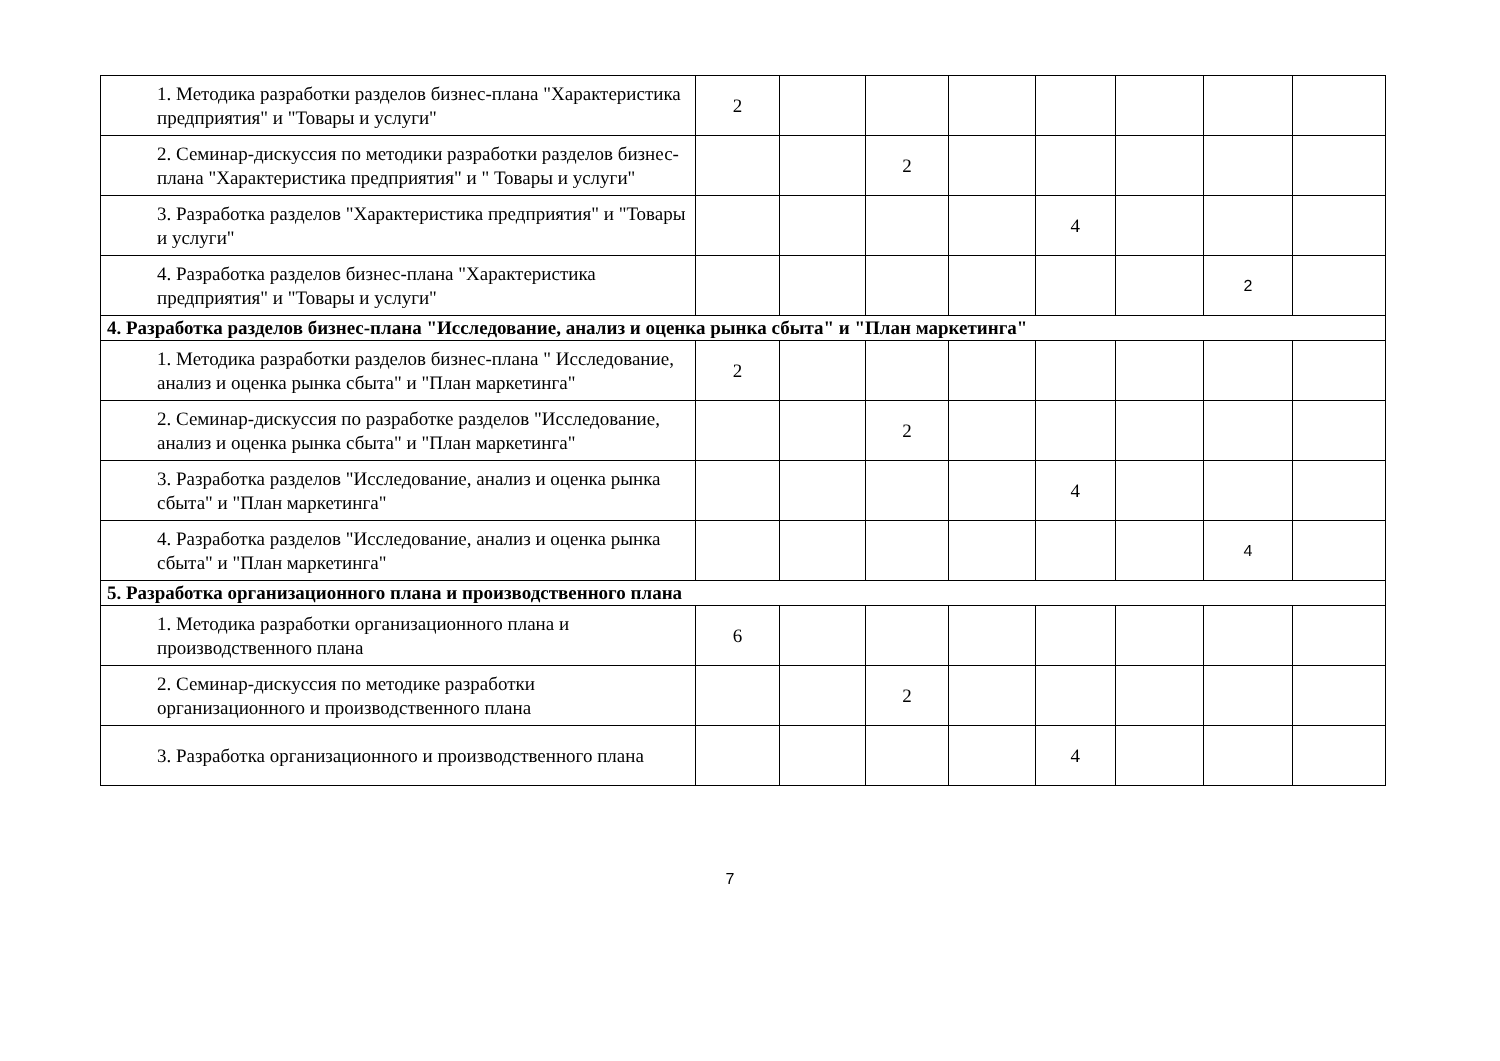| 1. Методика разработки разделов бизнес-плана "Характеристика предприятия" и "Товары и услуги" | 2 | | | | | | | |
| 2. Семинар-дискуссия по методики разработки разделов бизнес-плана "Характеристика предприятия" и " Товары и услуги" | | | 2 | | | | | |
| 3. Разработка разделов "Характеристика предприятия" и "Товары и услуги" | | | | | 4 | | | |
| 4. Разработка разделов бизнес-плана "Характеристика предприятия" и "Товары и услуги" | | | | | | | 2 | |
| 4. Разработка разделов бизнес-плана "Исследование, анализ и оценка рынка сбыта" и "План маркетинга" | | | | | | | | |
| 1. Методика разработки разделов бизнес-плана " Исследование, анализ и оценка рынка сбыта" и "План маркетинга" | 2 | | | | | | | |
| 2. Семинар-дискуссия по разработке разделов "Исследование, анализ и оценка рынка сбыта" и "План маркетинга" | | | 2 | | | | | |
| 3. Разработка разделов "Исследование, анализ и оценка рынка сбыта" и "План маркетинга" | | | | | 4 | | | |
| 4. Разработка разделов "Исследование, анализ и оценка рынка сбыта" и "План маркетинга" | | | | | | | 4 | |
| 5. Разработка организационного плана и производственного плана | | | | | | | | |
| 1. Методика разработки организационного плана и производственного плана | 6 | | | | | | | |
| 2. Семинар-дискуссия по методике разработки организационного и производственного плана | | | 2 | | | | | |
| 3. Разработка организационного и производственного плана | | | | | 4 | | | |
7